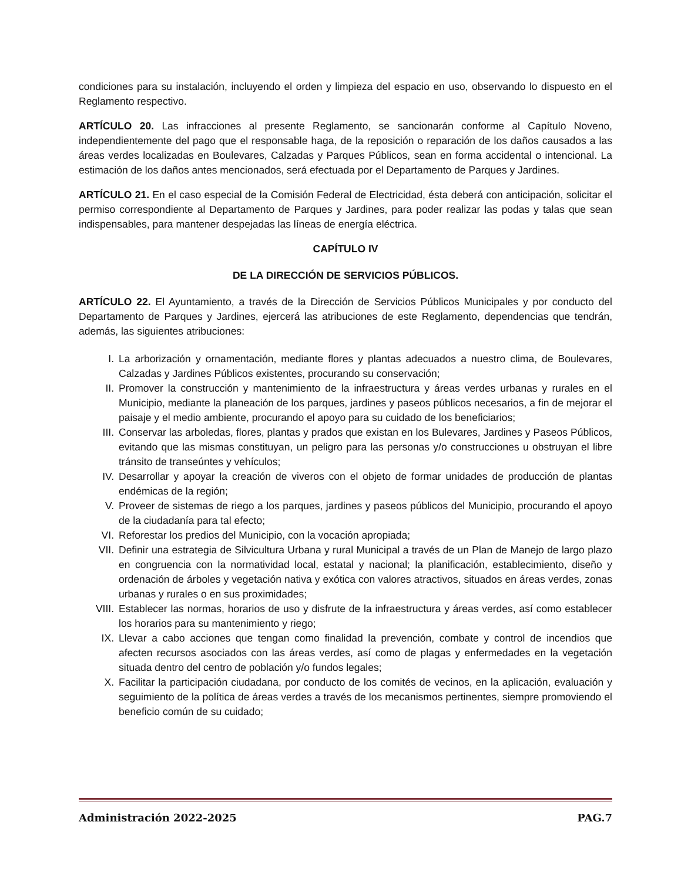condiciones para su instalación, incluyendo el orden y limpieza del espacio en uso, observando lo dispuesto en el Reglamento respectivo.
ARTÍCULO 20. Las infracciones al presente Reglamento, se sancionarán conforme al Capítulo Noveno, independientemente del pago que el responsable haga, de la reposición o reparación de los daños causados a las áreas verdes localizadas en Boulevares, Calzadas y Parques Públicos, sean en forma accidental o intencional. La estimación de los daños antes mencionados, será efectuada por el Departamento de Parques y Jardines.
ARTÍCULO 21. En el caso especial de la Comisión Federal de Electricidad, ésta deberá con anticipación, solicitar el permiso correspondiente al Departamento de Parques y Jardines, para poder realizar las podas y talas que sean indispensables, para mantener despejadas las líneas de energía eléctrica.
CAPÍTULO IV
DE LA DIRECCIÓN DE SERVICIOS PÚBLICOS.
ARTÍCULO 22. El Ayuntamiento, a través de la Dirección de Servicios Públicos Municipales y por conducto del Departamento de Parques y Jardines, ejercerá las atribuciones de este Reglamento, dependencias que tendrán, además, las siguientes atribuciones:
I. La arborización y ornamentación, mediante flores y plantas adecuados a nuestro clima, de Boulevares, Calzadas y Jardines Públicos existentes, procurando su conservación;
II. Promover la construcción y mantenimiento de la infraestructura y áreas verdes urbanas y rurales en el Municipio, mediante la planeación de los parques, jardines y paseos públicos necesarios, a fin de mejorar el paisaje y el medio ambiente, procurando el apoyo para su cuidado de los beneficiarios;
III. Conservar las arboledas, flores, plantas y prados que existan en los Bulevares, Jardines y Paseos Públicos, evitando que las mismas constituyan, un peligro para las personas y/o construcciones u obstruyan el libre tránsito de transeúntes y vehículos;
IV. Desarrollar y apoyar la creación de viveros con el objeto de formar unidades de producción de plantas endémicas de la región;
V. Proveer de sistemas de riego a los parques, jardines y paseos públicos del Municipio, procurando el apoyo de la ciudadanía para tal efecto;
VI. Reforestar los predios del Municipio, con la vocación apropiada;
VII. Definir una estrategia de Silvicultura Urbana y rural Municipal a través de un Plan de Manejo de largo plazo en congruencia con la normatividad local, estatal y nacional; la planificación, establecimiento, diseño y ordenación de árboles y vegetación nativa y exótica con valores atractivos, situados en áreas verdes, zonas urbanas y rurales o en sus proximidades;
VIII. Establecer las normas, horarios de uso y disfrute de la infraestructura y áreas verdes, así como establecer los horarios para su mantenimiento y riego;
IX. Llevar a cabo acciones que tengan como finalidad la prevención, combate y control de incendios que afecten recursos asociados con las áreas verdes, así como de plagas y enfermedades en la vegetación situada dentro del centro de población y/o fundos legales;
X. Facilitar la participación ciudadana, por conducto de los comités de vecinos, en la aplicación, evaluación y seguimiento de la política de áreas verdes a través de los mecanismos pertinentes, siempre promoviendo el beneficio común de su cuidado;
Administración 2022-2025 PAG.7